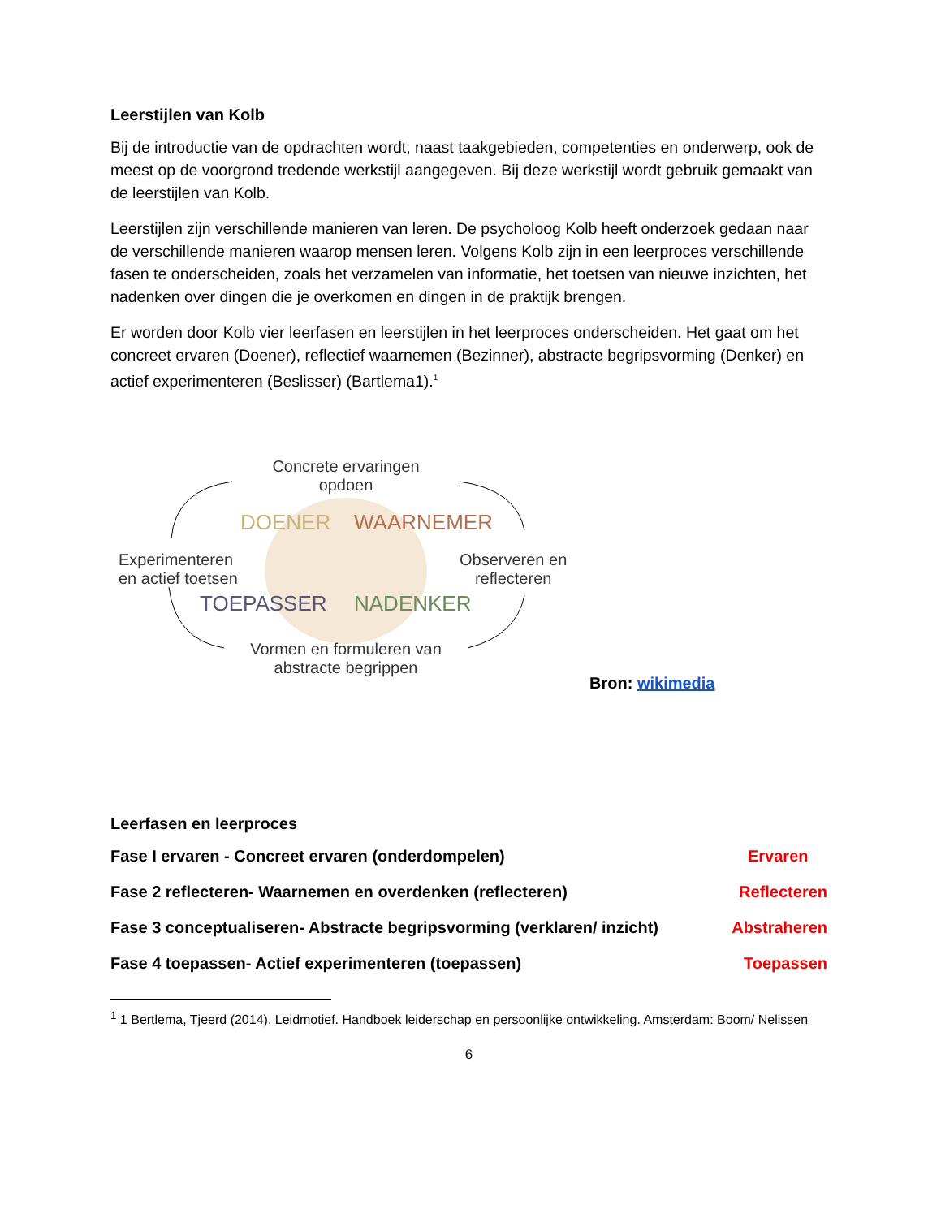Leerstijlen van Kolb
Bij de introductie van de opdrachten wordt, naast taakgebieden, competenties en onderwerp, ook de meest op de voorgrond tredende werkstijl aangegeven. Bij deze werkstijl wordt gebruik gemaakt van de leerstijlen van Kolb.
Leerstijlen zijn verschillende manieren van leren. De psycholoog Kolb heeft onderzoek gedaan naar de verschillende manieren waarop mensen leren. Volgens Kolb zijn in een leerproces verschillende fasen te onderscheiden, zoals het verzamelen van informatie, het toetsen van nieuwe inzichten, het nadenken over dingen die je overkomen en dingen in de praktijk brengen.
Er worden door Kolb vier leerfasen en leerstijlen in het leerproces onderscheiden. Het gaat om het concreet ervaren (Doener), reflectief waarnemen (Bezinner), abstracte begripsvorming (Denker) en actief experimenteren (Beslisser) (Bartlema1).<sup>1</sup>
Concrete ervaringen opdoen
DOENER WAARNEMER
Experimenteren
en actief toetsen
Observeren en
reflecteren
TOEPASSER NADENKER
Vormen en formuleren van abstracte begrippen
Bron: wikimedia
Leerfasen en leerproces
Fase I ervaren - Concreet ervaren (onderdompelen) Ervaren
Fase 2 reflecteren- Waarnemen en overdenken (reflecteren) Reflecteren
Fase 3 conceptualiseren- Abstracte begripsvorming (verklaren/ inzicht)
Abstraheren
Fase 4 toepassen- Actief experimenteren (toepassen) Toepassen
<sup>1</sup> 1 Bertlema, Tjeerd (2014). Leidmotief. Handboek leiderschap en persoonlijke ontwikkeling. Amsterdam: Boom/ Nelissen
6